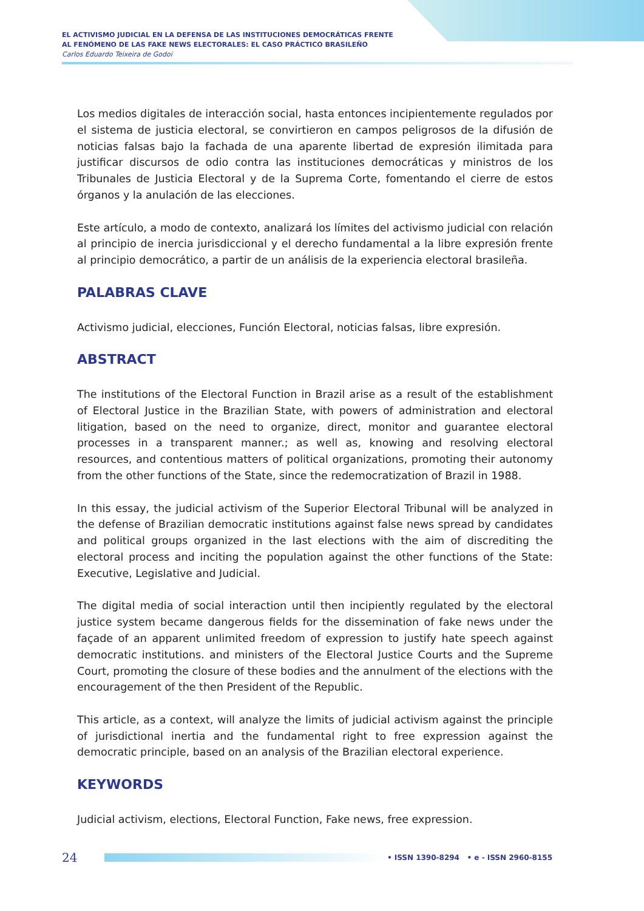EL ACTIVISMO JUDICIAL EN LA DEFENSA DE LAS INSTITUCIONES DEMOCRÁTICAS FRENTE
AL FENÓMENO DE LAS FAKE NEWS ELECTORALES: EL CASO PRÁCTICO BRASILEÑO
Carlos Eduardo Teixeira de Godoi
Los medios digitales de interacción social, hasta entonces incipientemente regulados por el sistema de justicia electoral, se convirtieron en campos peligrosos de la difusión de noticias falsas bajo la fachada de una aparente libertad de expresión ilimitada para justificar discursos de odio contra las instituciones democráticas y ministros de los Tribunales de Justicia Electoral y de la Suprema Corte, fomentando el cierre de estos órganos y la anulación de las elecciones.
Este artículo, a modo de contexto, analizará los límites del activismo judicial con relación al principio de inercia jurisdiccional y el derecho fundamental a la libre expresión frente al principio democrático, a partir de un análisis de la experiencia electoral brasileña.
PALABRAS CLAVE
Activismo judicial, elecciones, Función Electoral, noticias falsas, libre expresión.
ABSTRACT
The institutions of the Electoral Function in Brazil arise as a result of the establishment of Electoral Justice in the Brazilian State, with powers of administration and electoral litigation, based on the need to organize, direct, monitor and guarantee electoral processes in a transparent manner.; as well as, knowing and resolving electoral resources, and contentious matters of political organizations, promoting their autonomy from the other functions of the State, since the redemocratization of Brazil in 1988.
In this essay, the judicial activism of the Superior Electoral Tribunal will be analyzed in the defense of Brazilian democratic institutions against false news spread by candidates and political groups organized in the last elections with the aim of discrediting the electoral process and inciting the population against the other functions of the State: Executive, Legislative and Judicial.
The digital media of social interaction until then incipiently regulated by the electoral justice system became dangerous fields for the dissemination of fake news under the façade of an apparent unlimited freedom of expression to justify hate speech against democratic institutions. and ministers of the Electoral Justice Courts and the Supreme Court, promoting the closure of these bodies and the annulment of the elections with the encouragement of the then President of the Republic.
This article, as a context, will analyze the limits of judicial activism against the principle of jurisdictional inertia and the fundamental right to free expression against the democratic principle, based on an analysis of the Brazilian electoral experience.
KEYWORDS
Judicial activism, elections, Electoral Function, Fake news, free expression.
24
• ISSN 1390-8294 • e - ISSN 2960-8155